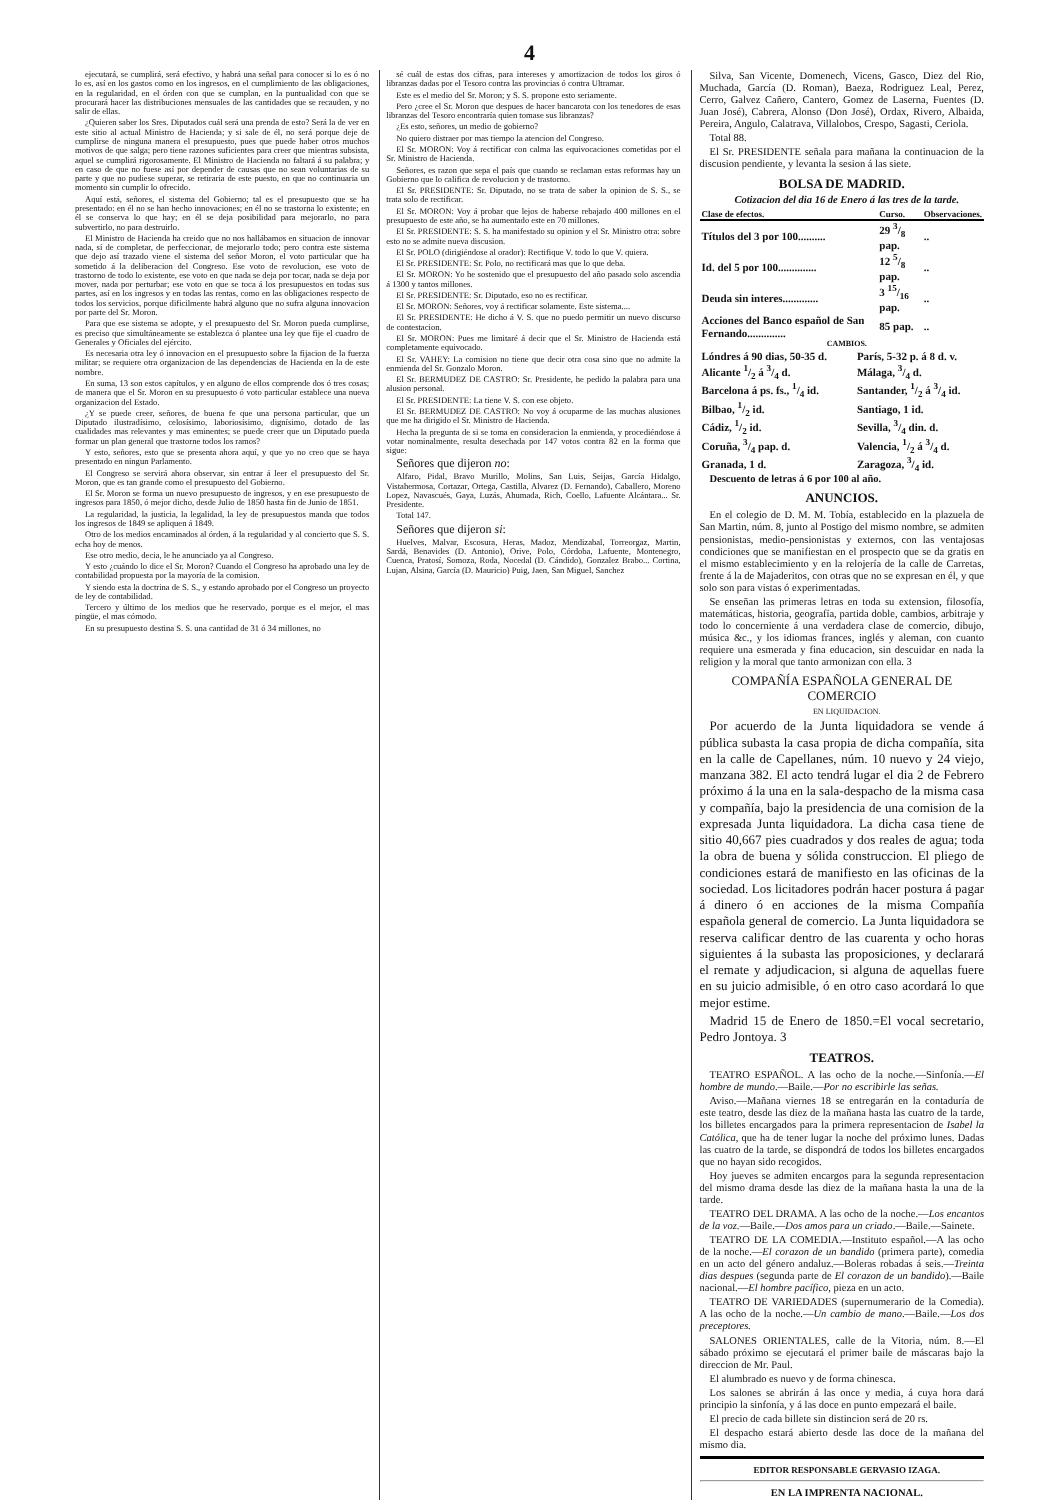4
ejecutará, se cumplirá, será efectivo, y habrá una señal para conocer si lo es ó no lo es, así en los gastos como en los ingresos, en el cumplimiento de las obligaciones, en la regularidad, en el órden con que se cumplan, en la puntualidad con que se procurará hacer las distribuciones mensuales de las cantidades que se recauden, y no salir de ellas.
¿Quieren saber los Sres. Diputados cuál será una prenda de esto? Será la de ver en este sitio al actual Ministro de Hacienda; y si sale de él, no será porque deje de cumplirse de ninguna manera el presupuesto, pues que puede haber otros muchos motivos de que salga; pero tiene razones suficientes para creer que mientras subsista, aquel se cumplirá rigorosamente. El Ministro de Hacienda no faltará á su palabra; y en caso de que no fuese así por depender de causas que no sean voluntarias de su parte y que no pudiese superar, se retiraria de este puesto, en que no continuaria un momento sin cumplir lo ofrecido.
Aquí está, señores, el sistema del Gobierno; tal es el presupuesto que se ha presentado: en él no se han hecho innovaciones; en él no se trastorna lo existente; en él se conserva lo que hay; en él se deja posibilidad para mejorarlo, no para subvertirlo, no para destruirlo.
El Ministro de Hacienda ha creido que no nos hallábamos en situacion de innovar nada, sí de completar, de perfeccionar, de mejorarlo todo; pero contra este sistema que dejo así trazado viene el sistema del señor Moron, el voto particular que ha sometido á la deliberacion del Congreso. Ese voto de revolucion, ese voto de trastorno de todo lo existente, ese voto en que nada se deja por tocar, nada se deja por mover, nada por perturbar; ese voto en que se toca á los presupuestos en todas sus partes, así en los ingresos y en todas las rentas, como en las obligaciones respecto de todos los servicios, porque dificilmente habrá alguno que no sufra alguna innovacion por parte del Sr. Moron.
Para que ese sistema se adopte, y el presupuesto del Sr. Moron pueda cumplirse, es preciso que simultáneamente se establezca ó plantee una ley que fije el cuadro de Generales y Oficiales del ejército.
Es necesaria otra ley ó innovacion en el presupuesto sobre la fijacion de la fuerza militar; se requiere otra organizacion de las dependencias de Hacienda en la de este nombre.
En suma, 13 son estos capítulos, y en alguno de ellos comprende dos ó tres cosas; de manera que el Sr. Moron en su presupuesto ó voto particular establece una nueva organizacion del Estado.
¿Y se puede creer, señores, de buena fe que una persona particular, que un Diputado ilustradísimo, celosísimo, laboriosísimo, dignísimo, dotado de las cualidades mas relevantes y mas eminentes; se puede creer que un Diputado pueda formar un plan general que trastorne todos los ramos?
Y esto, señores, esto que se presenta ahora aquí, y que yo no creo que se haya presentado en ningun Parlamento.
El Congreso se servirá ahora observar, sin entrar á leer el presupuesto del Sr. Moron, que es tan grande como el presupuesto del Gobierno.
El Sr. Moron se forma un nuevo presupuesto de ingresos, y en ese presupuesto de ingresos para 1850, ó mejor dicho, desde Julio de 1850 hasta fin de Junio de 1851.
La regularidad, la justicia, la legalidad, la ley de presupuestos manda que todos los ingresos de 1849 se apliquen á 1849.
Otro de los medios encaminados al órden, á la regularidad y al concierto que S. S. echa hoy de menos.
Ese otro medio, decia, le he anunciado ya al Congreso.
Y esto ¿cuándo lo dice el Sr. Moron? Cuando el Congreso ha aprobado una ley de contabilidad propuesta por la mayoría de la comision.
Y siendo esta la doctrina de S. S., y estando aprobado por el Congreso un proyecto de ley de contabilidad.
Tercero y último de los medios que he reservado, porque es el mejor, el mas pingüe, el mas cómodo.
En su presupuesto destina S. S. una cantidad de 31 ó 34 millones, no
sé cuál de estas dos cifras, para intereses y amortizacion de todos los giros ó libranzas dadas por el Tesoro contra las provincias ó contra Ultramar.
Este es el medio del Sr. Moron; y S. S. propone esto seriamente.
Pero ¿cree el Sr. Moron que despues de hacer bancarota con los tenedores de esas libranzas del Tesoro encontraría quien tomase sus libranzas?
¿Es esto, señores, un medio de gobierno?
No quiero distraer por mas tiempo la atencion del Congreso.
El Sr. MORON: Voy á rectificar con calma las equivocaciones cometidas por el Sr. Ministro de Hacienda.
Señores, es razon que sepa el país que cuando se reclaman estas reformas hay un Gobierno que lo califica de revolucion y de trastorno.
El Sr. PRESIDENTE: Sr. Diputado, no se trata de saber la opinion de S. S., se trata solo de rectificar.
El Sr. MORON: Voy á probar que lejos de haberse rebajado 400 millones en el presupuesto de este año, se ha aumentado este en 70 millones.
El Sr. PRESIDENTE: S. S. ha manifestado su opinion y el Sr. Ministro otra: sobre esto no se admite nueva discusion.
El Sr. POLO (dirigiéndose al orador): Rectifique V. todo lo que V. quiera.
El Sr. PRESIDENTE: Sr. Polo, no rectificará mas que lo que deba.
El Sr. MORON: Yo he sostenido que el presupuesto del año pasado solo ascendia á 1300 y tantos millones.
El Sr. PRESIDENTE: Sr. Diputado, eso no es rectificar.
El Sr. MORON: Señores, voy á rectificar solamente. Este sistema....
El Sr. PRESIDENTE: He dicho á V. S. que no puedo permitir un nuevo discurso de contestacion.
El Sr. MORON: Pues me limitaré á decir que el Sr. Ministro de Hacienda está completamente equivocado.
El Sr. VAHEY: La comision no tiene que decir otra cosa sino que no admite la enmienda del Sr. Gonzalo Moron.
El Sr. BERMUDEZ DE CASTRO: Sr. Presidente, he pedido la palabra para una alusion personal.
El Sr. PRESIDENTE: La tiene V. S. con ese objeto.
El Sr. BERMUDEZ DE CASTRO: No voy á ocuparme de las muchas alusiones que me ha dirigido el Sr. Ministro de Hacienda.
Hecha la pregunta de si se toma en consideracion la enmienda, y procediéndose á votar nominalmente, resulta desechada por 147 votos contra 82 en la forma que sigue:
Señores que dijeron no:
Alfaro, Pidal, Bravo Murillo, Molins, San Luis, Seijas, García Hidalgo, Vistahermosa, Cortazar, Ortega, Castilla, Alvarez (D. Fernando), Caballero, Moreno Lopez, Navascués, Gaya, Luzás, Ahumada, Rich, Coello, Lafuente Alcántara... Sr. Presidente.
Total 147.
Señores que dijeron si:
Huelves, Malvar, Escosura, Heras, Madoz, Mendizabal, Torreorgaz, Martin, Sardá, Benavides (D. Antonio), Orive, Polo, Córdoba, Lafuente, Montenegro, Cuenca, Pratosí, Somoza, Roda, Nocedal (D. Cándido), Gonzalez Brabo... Cortina, Lujan, Alsina, García (D. Mauricio) Puig, Jaen, San Miguel, Sanchez
Silva, San Vicente, Domenech, Vicens, Gasco, Diez del Rio, Muchada, García (D. Roman), Baeza, Rodriguez Leal, Perez, Cerro, Galvez Cañero, Cantero, Gomez de Laserna, Fuentes (D. Juan José), Cabrera, Alonso (Don José), Ordax, Rivero, Albaida, Pereira, Angulo, Calatrava, Villalobos, Crespo, Sagasti, Ceriola.
Total 88.
El Sr. PRESIDENTE señala para mañana la continuacion de la discusion pendiente, y levanta la sesion á las siete.
BOLSA DE MADRID.
Cotizacion del dia 16 de Enero á las tres de la tarde.
| Clase de efectos. | Curso. | Observaciones. |
| --- | --- | --- |
| Títulos del 3 por 100.......... | 29 3/8 pap. | .. |
| Id. del 5 por 100.............. | 12 5/8 pap. | .. |
| Deuda sin interes............. | 3 15/16 pap. | .. |
| Acciones del Banco español de San Fernando.............. | 85 pap. | .. |
CAMBIOS.
| Lóndres á 90 dias, 50-35 d. | París, 5-32 p. á 8 d. v. |
| Alicante 1/2 á 3/4 d. | Málaga, 3/4 d. |
| Barcelona á ps. fs., 1/4 id. | Santander, 1/2 á 3/4 id. |
| Bilbao, 1/2 id. | Santiago, 1 id. |
| Cádiz, 1/2 id. | Sevilla, 3/4 din. d. |
| Coruña, 3/4 pap. d. | Valencia, 1/2 á 3/4 d. |
| Granada, 1 d. | Zaragoza, 3/4 id. |
Descuento de letras á 6 por 100 al año.
ANUNCIOS.
En el colegio de D. M. M. Tobía, establecido en la plazuela de San Martin, núm. 8, junto al Postigo del mismo nombre, se admiten pensionistas, medio-pensionistas y externos, con las ventajosas condiciones que se manifiestan en el prospecto que se da gratis en el mismo establecimiento y en la relojería de la calle de Carretas, frente á la de Majaderitos, con otras que no se expresan en él, y que solo son para vistas ó experimentadas.
Se enseñan las primeras letras en toda su extension, filosofía, matemáticas, historia, geografía, partida doble, cambios, arbitraje y todo lo concerniente á una verdadera clase de comercio, dibujo, música &c., y los idiomas frances, inglés y aleman, con cuanto requiere una esmerada y fina educacion, sin descuidar en nada la religion y la moral que tanto armonizan con ella. 3
COMPAÑÍA ESPAÑOLA GENERAL DE COMERCIO
EN LIQUIDACION.
Por acuerdo de la Junta liquidadora se vende á pública subasta la casa propia de dicha compañía, sita en la calle de Capellanes, núm. 10 nuevo y 24 viejo, manzana 382. El acto tendrá lugar el dia 2 de Febrero próximo á la una en la sala-despacho de la misma casa y compañía, bajo la presidencia de una comision de la expresada Junta liquidadora. La dicha casa tiene de sitio 40,667 pies cuadrados y dos reales de agua; toda la obra de buena y sólida construccion. El pliego de condiciones estará de manifiesto en las oficinas de la sociedad. Los licitadores podrán hacer postura á pagar á dinero ó en acciones de la misma Compañía española general de comercio. La Junta liquidadora se reserva calificar dentro de las cuarenta y ocho horas siguientes á la subasta las proposiciones, y declarará el remate y adjudicacion, si alguna de aquellas fuere en su juicio admisible, ó en otro caso acordará lo que mejor estime.
Madrid 15 de Enero de 1850.=El vocal secretario, Pedro Jontoya. 3
TEATROS.
TEATRO ESPAÑOL. A las ocho de la noche.—Sinfonía.—El hombre de mundo.—Baile.—Por no escribirle las señas.
Aviso.—Mañana viernes 18 se entregarán en la contaduría de este teatro, desde las diez de la mañana hasta las cuatro de la tarde, los billetes encargados para la primera representacion de Isabel la Católica, que ha de tener lugar la noche del próximo lunes. Dadas las cuatro de la tarde, se dispondrá de todos los billetes encargados que no hayan sido recogidos.
Hoy jueves se admiten encargos para la segunda representacion del mismo drama desde las diez de la mañana hasta la una de la tarde.
TEATRO DEL DRAMA. A las ocho de la noche.—Los encantos de la voz.—Baile.—Dos amos para un criado.—Baile.—Sainete.
TEATRO DE LA COMEDIA.—Instituto español.—A las ocho de la noche.—El corazon de un bandido (primera parte), comedia en un acto del género andaluz.—Boleras robadas á seis.—Treinta dias despues (segunda parte de El corazon de un bandido).—Baile nacional.—El hombre pacífico, pieza en un acto.
TEATRO DE VARIEDADES (supernumerario de la Comedia). A las ocho de la noche.—Un cambio de mano.—Baile.—Los dos preceptores.
SALONES ORIENTALES, calle de la Vitoria, núm. 8.—El sábado próximo se ejecutará el primer baile de máscaras bajo la direccion de Mr. Paul.
El alumbrado es nuevo y de forma chinesca.
Los salones se abrirán á las once y media, á cuya hora dará principio la sinfonía, y á las doce en punto empezará el baile.
El precio de cada billete sin distincion será de 20 rs.
El despacho estará abierto desde las doce de la mañana del mismo dia.
EDITOR RESPONSABLE GERVASIO IZAGA.
EN LA IMPRENTA NACIONAL.